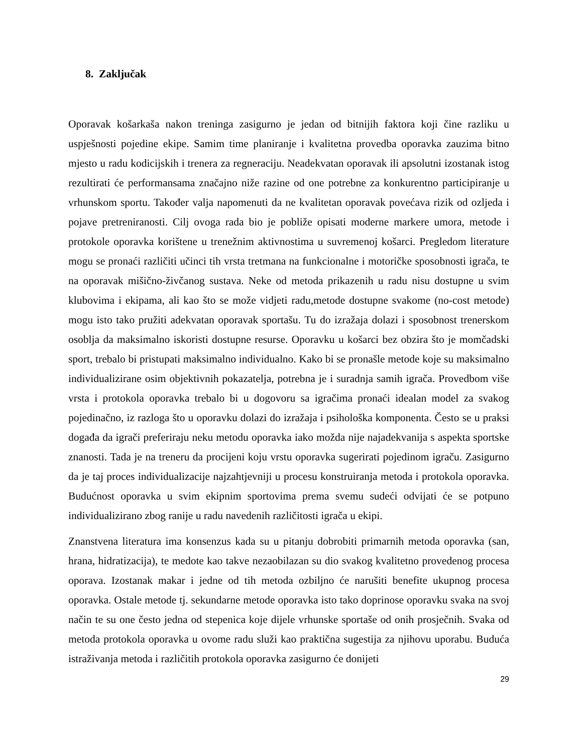8. Zaključak
Oporavak košarkaša nakon treninga zasigurno je jedan od bitnijih faktora koji čine razliku u uspješnosti pojedine ekipe. Samim time planiranje i kvalitetna provedba oporavka zauzima bitno mjesto u radu kodicijskih i trenera za regneraciju. Neadekvatan oporavak ili apsolutni izostanak istog rezultirati će performansama značajno niže razine od one potrebne za konkurentno participiranje u vrhunskom sportu. Također valja napomenuti da ne kvalitetan oporavak povećava rizik od ozljeda i pojave pretreniranosti. Cilj ovoga rada bio je pobliže opisati moderne markere umora, metode i protokole oporavka korištene u trenežnim aktivnostima u suvremenoj košarci. Pregledom literature mogu se pronaći različiti učinci tih vrsta tretmana na funkcionalne i motoričke sposobnosti igrača, te na oporavak mišično-živčanog sustava. Neke od metoda prikazenih u radu nisu dostupne u svim klubovima i ekipama, ali kao što se može vidjeti radu,metode dostupne svakome (no-cost metode) mogu isto tako pružiti adekvatan oporavak sportašu. Tu do izražaja dolazi i sposobnost trenerskom osoblja da maksimalno iskoristi dostupne resurse. Oporavku u košarci bez obzira što je momčadski sport, trebalo bi pristupati maksimalno individualno. Kako bi se pronašle metode koje su maksimalno individualizirane osim objektivnih pokazatelja, potrebna je i suradnja samih igrača. Provedbom više vrsta i protokola oporavka trebalo bi u dogovoru sa igračima pronaći idealan model za svakog pojedinačno, iz razloga što u oporavku dolazi do izražaja i psihološka komponenta. Često se u praksi događa da igrači preferiraju neku metodu oporavka iako možda nije najadekvanija s aspekta sportske znanosti. Tada je na treneru da procijeni koju vrstu oporavka sugerirati pojedinom igraču. Zasigurno da je taj proces individualizacije najzahtjevniji u procesu konstruiranja metoda i protokola oporavka. Budućnost oporavka u svim ekipnim sportovima prema svemu sudeći odvijati će se potpuno individualizirano zbog ranije u radu navedenih različitosti igrača u ekipi.
Znanstvena literatura ima konsenzus kada su u pitanju dobrobiti primarnih metoda oporavka (san, hrana, hidratizacija), te medote kao takve nezaobilazan su dio svakog kvalitetno provedenog procesa oporava. Izostanak makar i jedne od tih metoda ozbiljno će narušiti benefite ukupnog procesa oporavka. Ostale metode tj. sekundarne metode oporavka isto tako doprinose oporavku svaka na svoj način te su one često jedna od stepenica koje dijele vrhunske sportaše od onih prosječnih. Svaka od metoda protokola oporavka u ovome radu služi kao praktična sugestija za njihovu uporabu. Buduća istraživanja metoda i različitih protokola oporavka zasigurno će donijeti
29